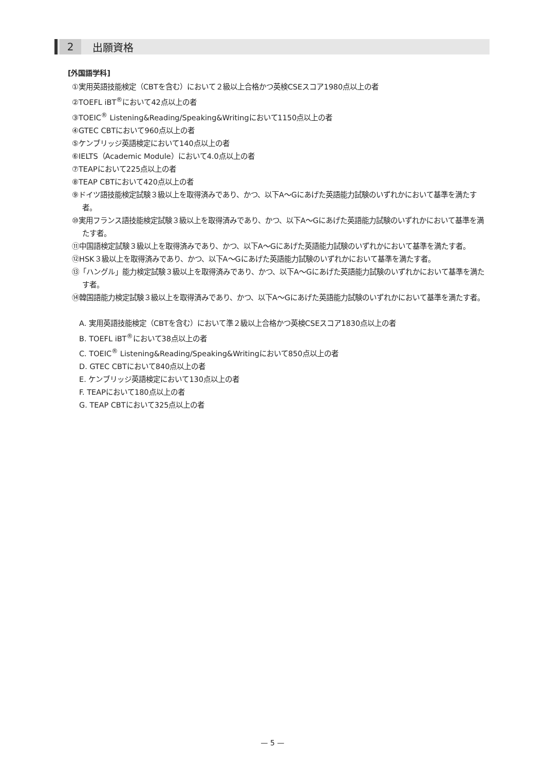2
出願資格
[外国語学科]
①実用英語技能検定（CBTを含む）において２級以上合格かつ英検CSEスコア1980点以上の者
②TOEFL iBT<sup>®</sup>において42点以上の者
③TOEIC<sup>®</sup> Listening&Reading/Speaking&Writingにおいて1150点以上の者
④GTEC CBTにおいて960点以上の者
⑤ケンブリッジ英語検定において140点以上の者
⑥IELTS（Academic Module）において4.0点以上の者
⑦TEAPにおいて225点以上の者
⑧TEAP CBTにおいて420点以上の者
⑨ドイツ語技能検定試験３級以上を取得済みであり、かつ、以下A～Gにあげた英語能力試験のいずれかにおいて基準を満たす者。
⑩実用フランス語技能検定試験３級以上を取得済みであり、かつ、以下A～Gにあげた英語能力試験のいずれかにおいて基準を満たす者。
⑪中国語検定試験３級以上を取得済みであり、かつ、以下A～Gにあげた英語能力試験のいずれかにおいて基準を満たす者。
⑫HSK３級以上を取得済みであり、かつ、以下A～Gにあげた英語能力試験のいずれかにおいて基準を満たす者。
⑬「ハングル」能力検定試験３級以上を取得済みであり、かつ、以下A～Gにあげた英語能力試験のいずれかにおいて基準を満たす者。
⑭韓国語能力検定試験３級以上を取得済みであり、かつ、以下A～Gにあげた英語能力試験のいずれかにおいて基準を満たす者。
A. 実用英語技能検定（CBTを含む）において準２級以上合格かつ英検CSEスコア1830点以上の者
B. TOEFL iBT<sup>®</sup>において38点以上の者
C. TOEIC<sup>®</sup> Listening&Reading/Speaking&Writingにおいて850点以上の者
D. GTEC CBTにおいて840点以上の者
E. ケンブリッジ英語検定において130点以上の者
F. TEAPにおいて180点以上の者
G. TEAP CBTにおいて325点以上の者
— 5 —